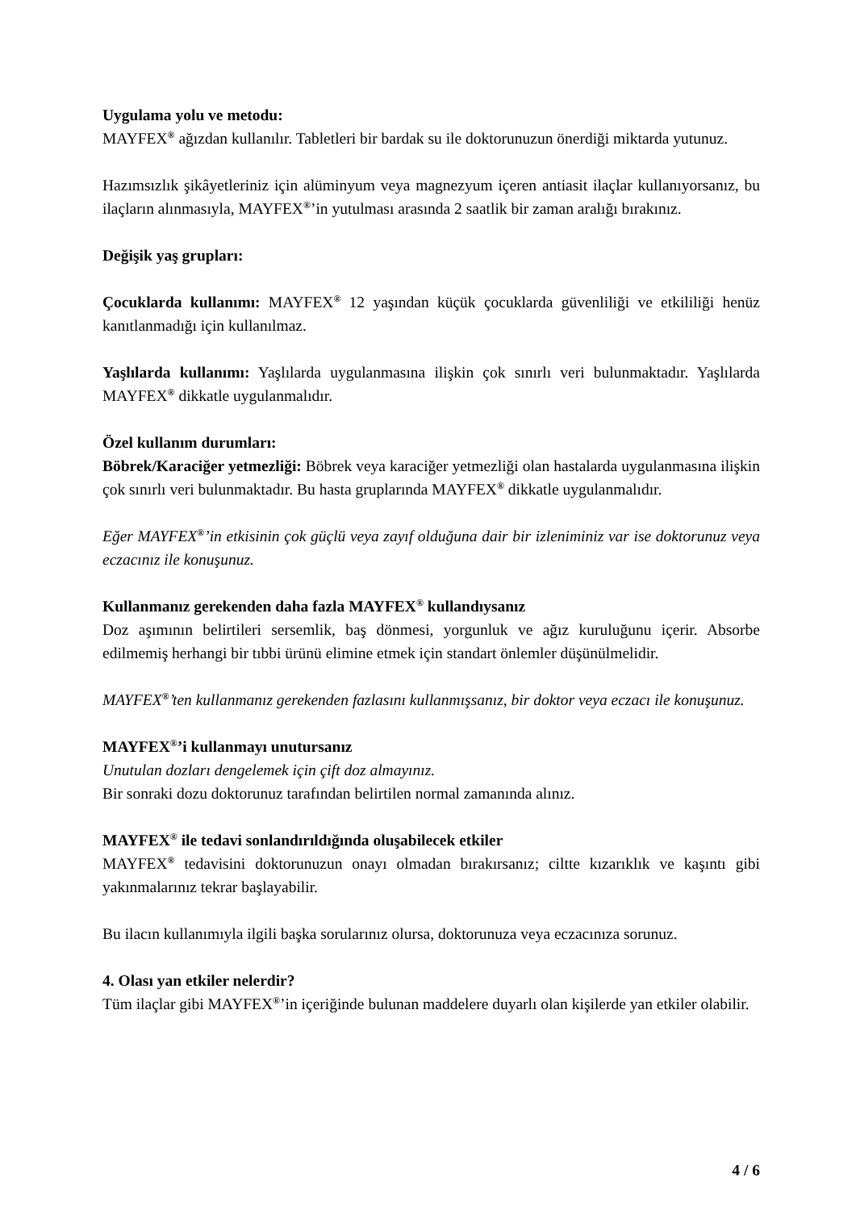Uygulama yolu ve metodu:
MAYFEX<sup>®</sup> ağızdan kullanılır. Tabletleri bir bardak su ile doktorunuzun önerdiği miktarda yutunuz.
Hazımsızlık şikâyetleriniz için alüminyum veya magnezyum içeren antiasit ilaçlar kullanıyorsanız, bu ilaçların alınmasıyla, MAYFEX<sup>®</sup>’in yutulması arasında 2 saatlik bir zaman aralığı bırakınız.
Değişik yaş grupları:
Çocuklarda kullanımı: MAYFEX<sup>®</sup> 12 yaşından küçük çocuklarda güvenliliği ve etkililiği henüz kanıtlanmadığı için kullanılmaz.
Yaşlılarda kullanımı: Yaşlılarda uygulanmasına ilişkin çok sınırlı veri bulunmaktadır. Yaşlılarda MAYFEX<sup>®</sup> dikkatle uygulanmalıdır.
Özel kullanım durumları:
Böbrek/Karaciğer yetmezliği: Böbrek veya karaciğer yetmezliği olan hastalarda uygulanmasına ilişkin çok sınırlı veri bulunmaktadır. Bu hasta gruplarında MAYFEX<sup>®</sup> dikkatle uygulanmalıdır.
Eğer MAYFEX<sup>®</sup>’in etkisinin çok güçlü veya zayıf olduğuna dair bir izleniminiz var ise doktorunuz veya eczacınız ile konuşunuz.
Kullanmanız gerekenden daha fazla MAYFEX<sup>®</sup> kullandıysanız
Doz aşımının belirtileri sersemlik, baş dönmesi, yorgunluk ve ağız kuruluğunu içerir. Absorbe edilmemiş herhangi bir tıbbi ürünü elimine etmek için standart önlemler düşünülmelidir.
MAYFEX<sup>®</sup>’ten kullanmanız gerekenden fazlasını kullanmışsanız, bir doktor veya eczacı ile konuşunuz.
MAYFEX<sup>®</sup>’i kullanmayı unutursanız
Unutulan dozları dengelemek için çift doz almayınız.
Bir sonraki dozu doktorunuz tarafından belirtilen normal zamanında alınız.
MAYFEX<sup>®</sup> ile tedavi sonlandırıldığında oluşabilecek etkiler
MAYFEX<sup>®</sup> tedavisini doktorunuzun onayı olmadan bırakırsanız; ciltte kızarıklık ve kaşıntı gibi yakınmalarınız tekrar başlayabilir.
Bu ilacın kullanımıyla ilgili başka sorularınız olursa, doktorunuza veya eczacınıza sorunuz.
4. Olası yan etkiler nelerdir?
Tüm ilaçlar gibi MAYFEX<sup>®</sup>’in içeriğinde bulunan maddelere duyarlı olan kişilerde yan etkiler olabilir.
4 / 6